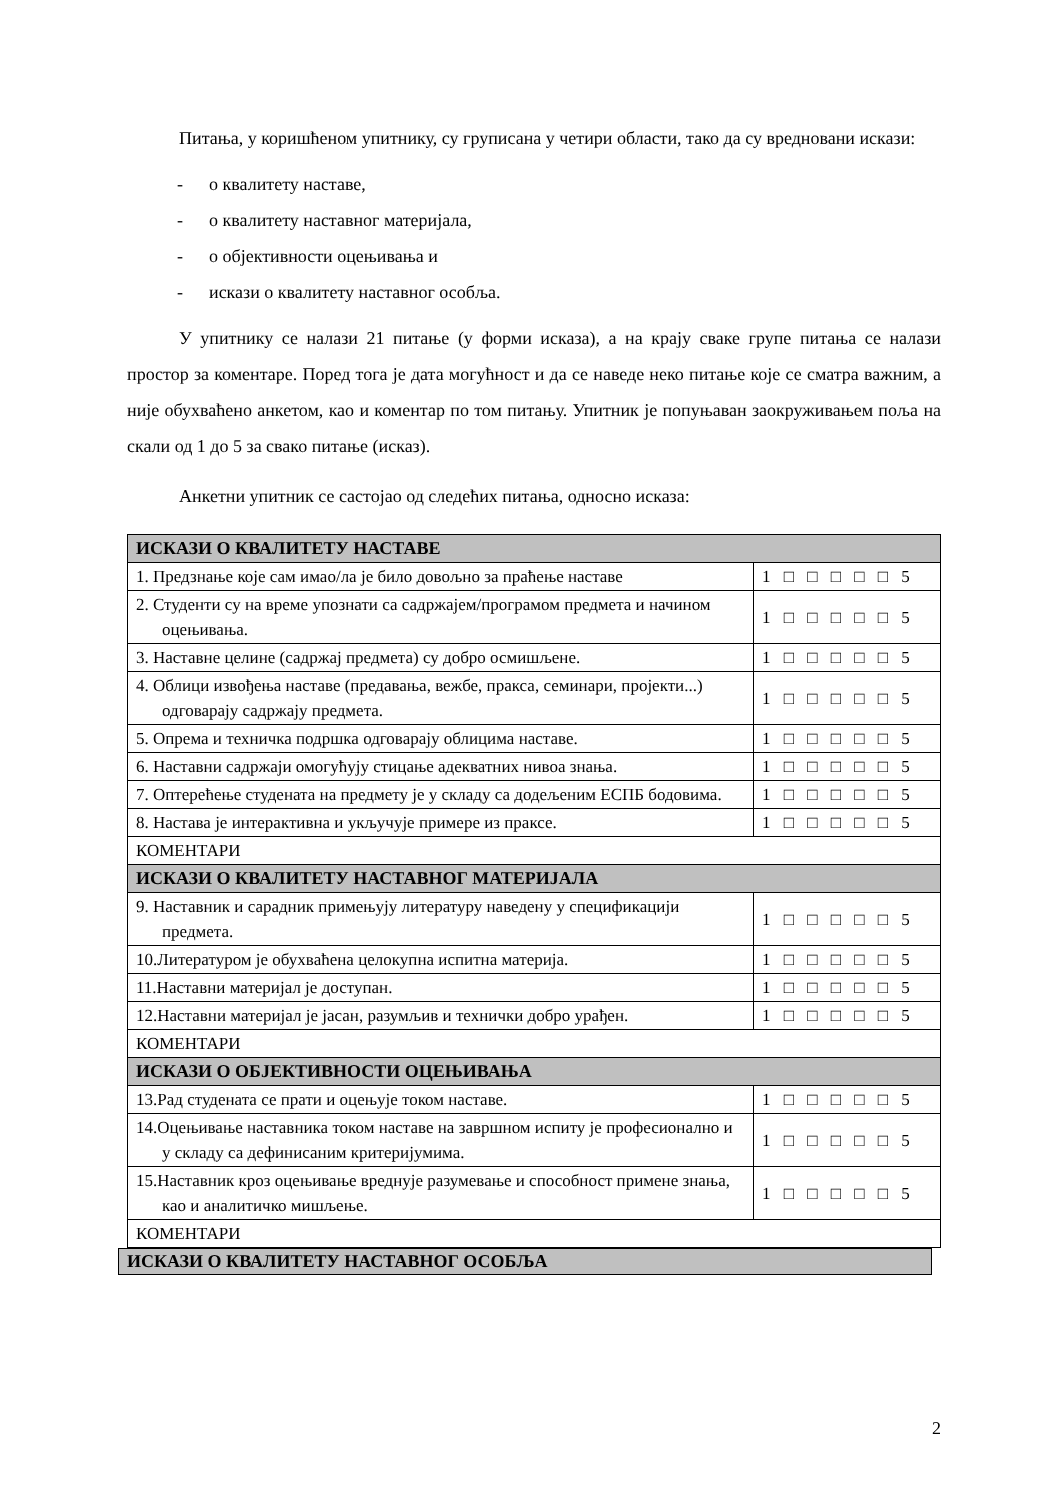Питања, у коришћеном упитнику, су груписана у четири области, тако да су вредновани искази:
- о квалитету наставе,
- о квалитету наставног материјала,
- о објективности оцењивања и
- искази о квалитету наставног особља.
У упитнику се налази 21 питање (у форми исказа), а на крају сваке групе питања се налази простор за коментаре. Поред тога је дата могућност и да се наведе неко питање које се сматра важним, а није обухваћено анкетом, као и коментар по том питању. Упитник је попуњаван заокруживањем поља на скали од 1 до 5 за свако питање (исказ).
Анкетни упитник се састојао од следећих питања, односно исказа:
| ИСКАЗИ О КВАЛИТЕТУ НАСТАВЕ | |
| 1. Предзнање које сам имао/ла је било довољно за праћење наставе | 1 □ □ □ □ □ 5 |
| 2. Студенти су на време упознати са садржајем/програмом предмета и начином оцењивања. | 1 □ □ □ □ □ 5 |
| 3. Наставне целине (садржај предмета) су добро осмишљене. | 1 □ □ □ □ □ 5 |
| 4. Облици извођења наставе (предавања, вежбе, пракса, семинари, пројекти...) одговарају садржају предмета. | 1 □ □ □ □ □ 5 |
| 5. Опрема и техничка подршка одговарају облицима наставе. | 1 □ □ □ □ □ 5 |
| 6. Наставни садржаји омогућују стицање адекватних нивоа знања. | 1 □ □ □ □ □ 5 |
| 7. Оптерећење студената на предмету је у складу са додељеним ЕСПБ бодовима. | 1 □ □ □ □ □ 5 |
| 8. Настава је интерактивна и укључује примере из праксе. | 1 □ □ □ □ □ 5 |
| КОМЕНТАРИ | |
| ИСКАЗИ О КВАЛИТЕТУ НАСТАВНОГ МАТЕРИЈАЛА | |
| 9. Наставник и сарадник примењују литературу наведену у спецификацији предмета. | 1 □ □ □ □ □ 5 |
| 10.Литературом је обухваћена целокупна испитна материја. | 1 □ □ □ □ □ 5 |
| 11.Наставни материјал је доступан. | 1 □ □ □ □ □ 5 |
| 12.Наставни материјал је јасан, разумљив и технички добро урађен. | 1 □ □ □ □ □ 5 |
| КОМЕНТАРИ | |
| ИСКАЗИ О ОБЈЕКТИВНОСТИ ОЦЕЊИВАЊА | |
| 13.Рад студената се прати и оцењује током наставе. | 1 □ □ □ □ □ 5 |
| 14.Оцењивање наставника током наставе на завршном испиту је професионално и у складу са дефинисаним критеријумима. | 1 □ □ □ □ □ 5 |
| 15.Наставник кроз оцењивање вреднује разумевање и способност примене знања, као и аналитичко мишљење. | 1 □ □ □ □ □ 5 |
| КОМЕНТАРИ | |
ИСКАЗИ О КВАЛИТЕТУ НАСТАВНОГ ОСОБЉА
2